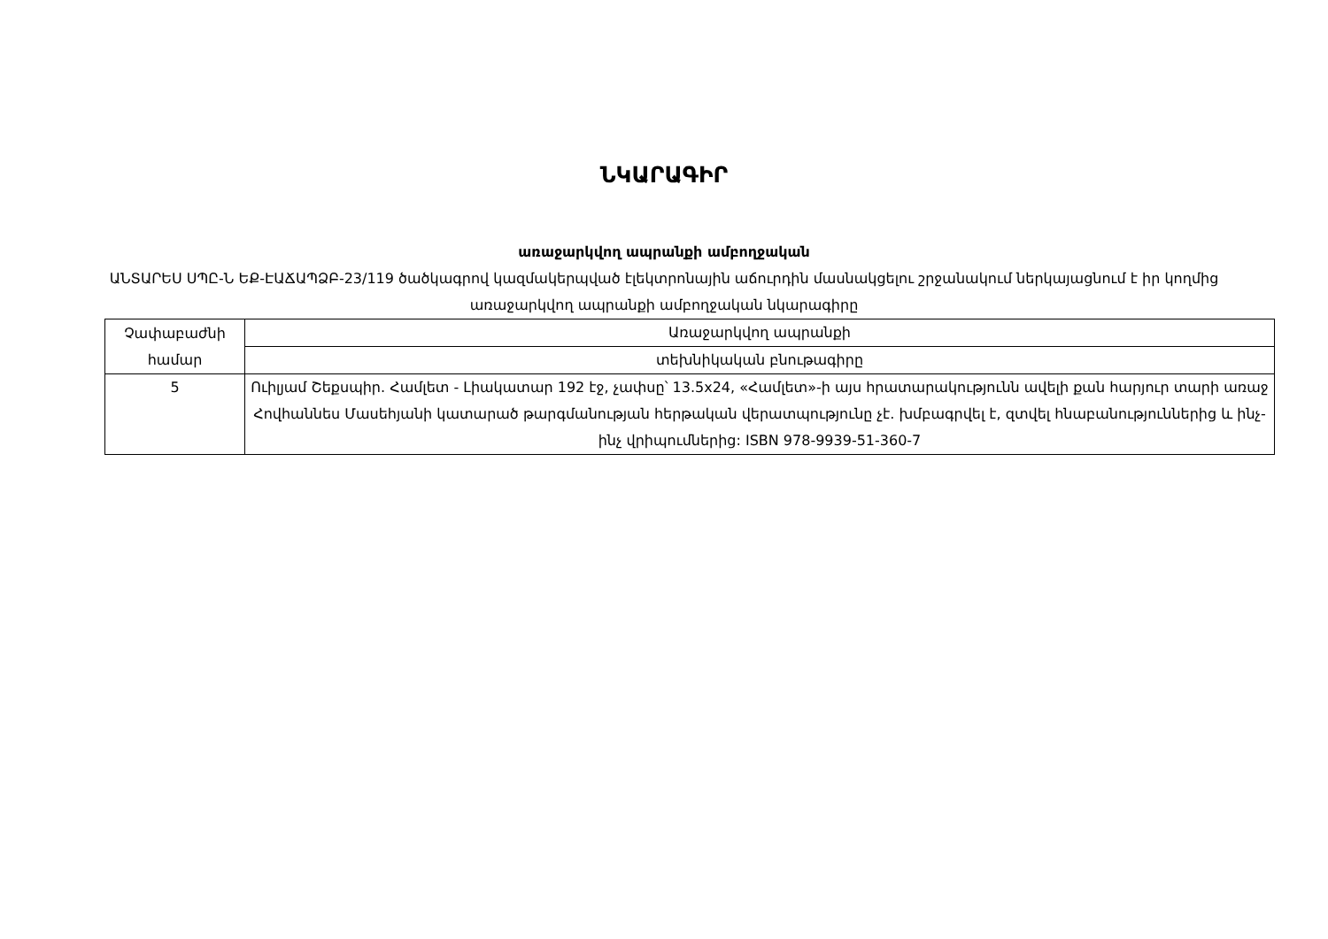ՆԿԱՐԱԳԻՐ
առաջարկվող ապրանքի ամբողջական
ԱՆՏԱՐԵՍ ՍՊԸ-Ն ԵՔ-ԷԱՃԱՊՁԲ-23/119 ծածկագրով կազմակերպված էլեկտրոնային աճուրդին մասնակցելու շրջանակում ներկայացնում է իր կողմից առաջարկվող ապրանքի ամբողջական նկարագիրը
| Չափաբաժնի համար | Առաջարկվող ապրանքի |
| | տեխնիկական բնութագիրը |
| 5 | Ուիլյամ Շեքսպիր. Համլետ - Լիակատար 192 էջ, չափսը՝ 13.5x24, «Համլետ»-ի այս հրատարակությունն ավելի քան հարյուր տարի առաջ Հովհաննես Մասեհյանի կատարած թարգմանության հերթական վերատպությունը չէ. խմբագրվել է, զտվել հնաբանություններից և ինչ-ինչ վրիպումներից: ISBN 978-9939-51-360-7 |